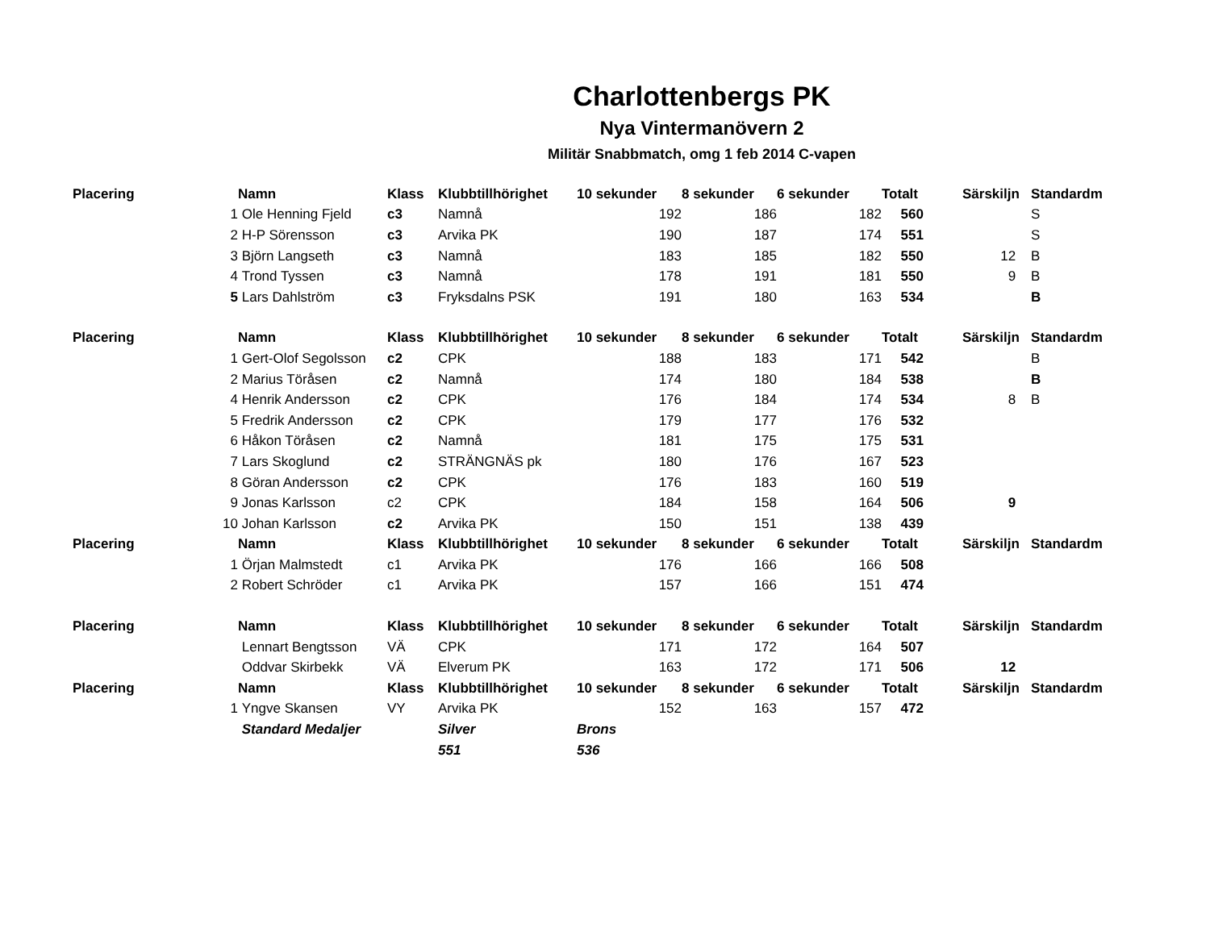Charlottenbergs PK
Nya Vintermanövern 2
Militär Snabbmatch, omg 1 feb 2014 C-vapen
| Placering | | Namn | Klass | Klubbtillhörighet | 10 sekunder | 8 sekunder | 6 sekunder | Totalt | Särskiljn | Standardm |
| --- | --- | --- | --- | --- | --- | --- | --- | --- | --- | --- |
| | 1 | Ole Henning Fjeld | c3 | Namnå | 192 | 186 | 182 | 560 | | S |
| | 2 | H-P Sörensson | c3 | Arvika PK | 190 | 187 | 174 | 551 | | S |
| | 3 | Björn Langseth | c3 | Namnå | 183 | 185 | 182 | 550 | 12 | B |
| | 4 | Trond Tyssen | c3 | Namnå | 178 | 191 | 181 | 550 | 9 | B |
| | 5 | Lars Dahlström | c3 | Fryksdalns PSK | 191 | 180 | 163 | 534 | | B |
| Placering | | Namn | Klass | Klubbtillhörighet | 10 sekunder | 8 sekunder | 6 sekunder | Totalt | Särskiljn | Standardm |
| | 1 | Gert-Olof Segolsson | c2 | CPK | 188 | 183 | 171 | 542 | | B |
| | 2 | Marius Töråsen | c2 | Namnå | 174 | 180 | 184 | 538 | | B |
| | 4 | Henrik Andersson | c2 | CPK | 176 | 184 | 174 | 534 | 8 | B |
| | 5 | Fredrik Andersson | c2 | CPK | 179 | 177 | 176 | 532 | | |
| | 6 | Håkon Töråsen | c2 | Namnå | 181 | 175 | 175 | 531 | | |
| | 7 | Lars Skoglund | c2 | STRÄNGNÄS pk | 180 | 176 | 167 | 523 | | |
| | 8 | Göran Andersson | c2 | CPK | 176 | 183 | 160 | 519 | | |
| | 9 | Jonas Karlsson | c2 | CPK | 184 | 158 | 164 | 506 | 9 | |
| | 10 | Johan Karlsson | c2 | Arvika PK | 150 | 151 | 138 | 439 | | |
| Placering | | Namn | Klass | Klubbtillhörighet | 10 sekunder | 8 sekunder | 6 sekunder | Totalt | Särskiljn | Standardm |
| | 1 | Örjan Malmstedt | c1 | Arvika PK | 176 | 166 | 166 | 508 | | |
| | 2 | Robert Schröder | c1 | Arvika PK | 157 | 166 | 151 | 474 | | |
| Placering | | Namn | Klass | Klubbtillhörighet | 10 sekunder | 8 sekunder | 6 sekunder | Totalt | Särskiljn | Standardm |
| | | Lennart Bengtsson | VÄ | CPK | 171 | 172 | 164 | 507 | | |
| | | Oddvar Skirbekk | VÄ | Elverum PK | 163 | 172 | 171 | 506 | 12 | |
| Placering | | Namn | Klass | Klubbtillhörighet | 10 sekunder | 8 sekunder | 6 sekunder | Totalt | Särskiljn | Standardm |
| | 1 | Yngve Skansen | VY | Arvika PK | 152 | 163 | 157 | 472 | | |
| | | Standard Medaljer | | Silver | Brons | | | | | |
| | | | | 551 | 536 | | | | | |